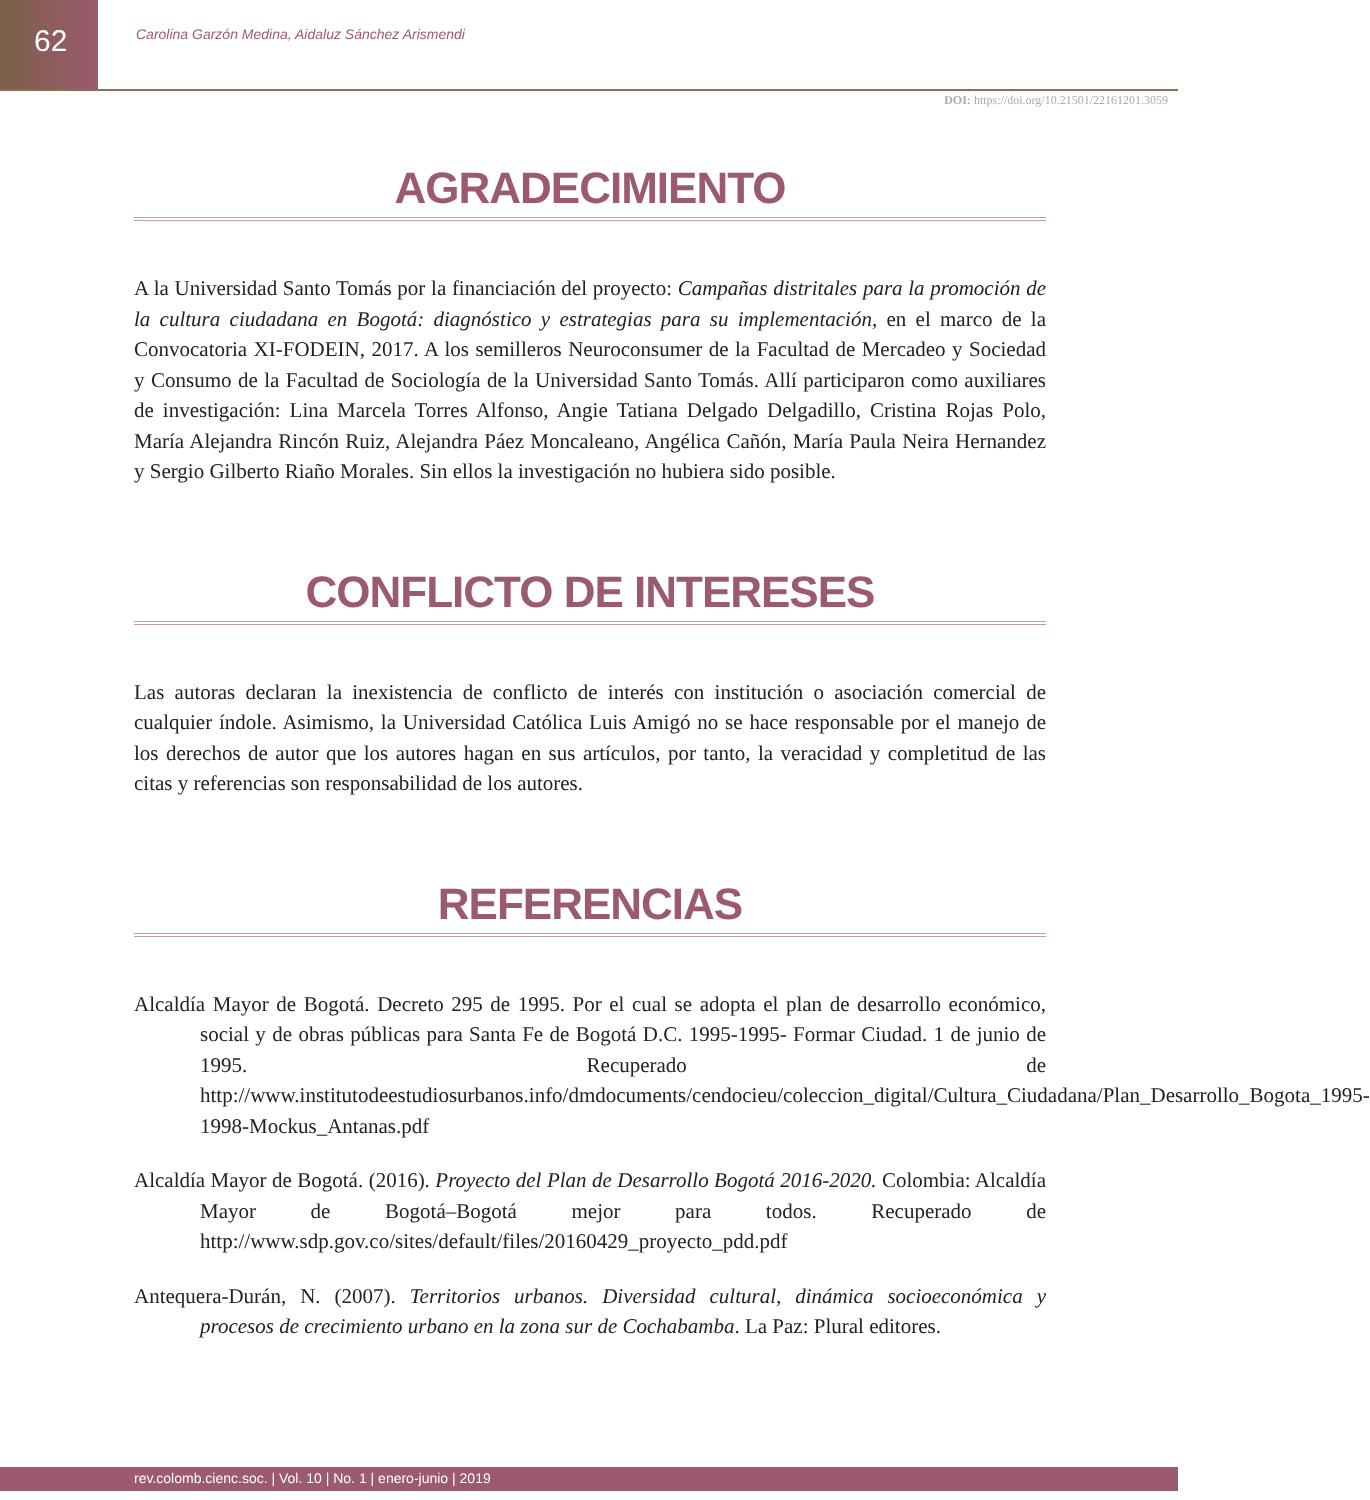62
Carolina Garzón Medina, Aidaluz Sánchez Arismendi
DOI: https://doi.org/10.21501/22161201.3059
AGRADECIMIENTO
A la Universidad Santo Tomás por la financiación del proyecto: Campañas distritales para la promoción de la cultura ciudadana en Bogotá: diagnóstico y estrategias para su implementación, en el marco de la Convocatoria XI-FODEIN, 2017. A los semilleros Neuroconsumer de la Facultad de Mercadeo y Sociedad y Consumo de la Facultad de Sociología de la Universidad Santo Tomás. Allí participaron como auxiliares de investigación: Lina Marcela Torres Alfonso, Angie Tatiana Delgado Delgadillo, Cristina Rojas Polo, María Alejandra Rincón Ruiz, Alejandra Páez Moncaleano, Angélica Cañón, María Paula Neira Hernandez y Sergio Gilberto Riaño Morales. Sin ellos la investigación no hubiera sido posible.
CONFLICTO DE INTERESES
Las autoras declaran la inexistencia de conflicto de interés con institución o asociación comercial de cualquier índole. Asimismo, la Universidad Católica Luis Amigó no se hace responsable por el manejo de los derechos de autor que los autores hagan en sus artículos, por tanto, la veracidad y completitud de las citas y referencias son responsabilidad de los autores.
REFERENCIAS
Alcaldía Mayor de Bogotá. Decreto 295 de 1995. Por el cual se adopta el plan de desarrollo económico, social y de obras públicas para Santa Fe de Bogotá D.C. 1995-1995- Formar Ciudad. 1 de junio de 1995. Recuperado de http://www.institutodeestudiosurbanos.info/dmdocuments/cendocieu/coleccion_digital/Cultura_Ciudadana/Plan_Desarrollo_Bogota_1995-1998-Mockus_Antanas.pdf
Alcaldía Mayor de Bogotá. (2016). Proyecto del Plan de Desarrollo Bogotá 2016-2020. Colombia: Alcaldía Mayor de Bogotá–Bogotá mejor para todos. Recuperado de http://www.sdp.gov.co/sites/default/files/20160429_proyecto_pdd.pdf
Antequera-Durán, N. (2007). Territorios urbanos. Diversidad cultural, dinámica socioeconómica y procesos de crecimiento urbano en la zona sur de Cochabamba. La Paz: Plural editores.
rev.colomb.cienc.soc. | Vol. 10 | No. 1 | enero-junio | 2019